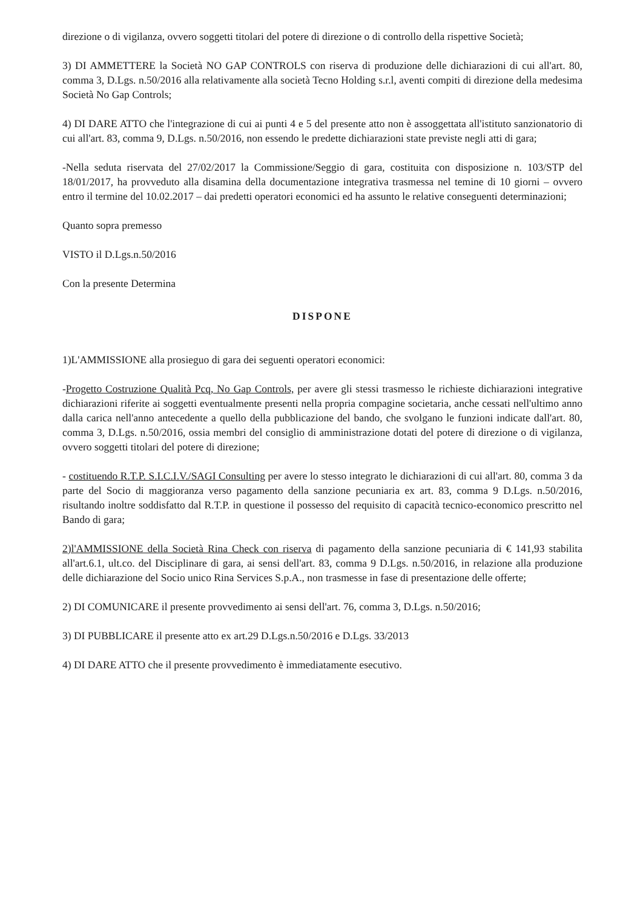direzione o di vigilanza, ovvero soggetti titolari del potere di direzione o di controllo della rispettive Società;
3) DI AMMETTERE la Società NO GAP CONTROLS con riserva di produzione delle dichiarazioni di cui all'art. 80, comma 3, D.Lgs. n.50/2016 alla relativamente alla società Tecno Holding s.r.l, aventi compiti di direzione della medesima Società No Gap Controls;
4) DI DARE ATTO che l'integrazione di cui ai punti 4 e 5 del presente atto non è assoggettata all'istituto sanzionatorio di cui all'art. 83, comma 9, D.Lgs. n.50/2016, non essendo le predette dichiarazioni state previste negli atti di gara;
-Nella seduta riservata del 27/02/2017 la Commissione/Seggio di gara, costituita con disposizione n. 103/STP del 18/01/2017, ha provveduto alla disamina della documentazione integrativa trasmessa nel temine di 10 giorni – ovvero entro il termine del 10.02.2017 – dai predetti operatori economici ed ha assunto le relative conseguenti determinazioni;
Quanto sopra premesso
VISTO il D.Lgs.n.50/2016
Con la presente Determina
DISPONE
1)L'AMMISSIONE alla prosieguo di gara dei seguenti operatori economici:
-Progetto Costruzione Qualità Pcq, No Gap Controls, per avere gli stessi trasmesso le richieste dichiarazioni integrative dichiarazioni riferite ai soggetti eventualmente presenti nella propria compagine societaria, anche cessati nell'ultimo anno dalla carica nell'anno antecedente a quello della pubblicazione del bando, che svolgano le funzioni indicate dall'art. 80, comma 3, D.Lgs. n.50/2016, ossia membri del consiglio di amministrazione dotati del potere di direzione o di vigilanza, ovvero soggetti titolari del potere di direzione;
- costituendo R.T.P. S.I.C.I.V./SAGI Consulting per avere lo stesso integrato le dichiarazioni di cui all'art. 80, comma 3 da parte del Socio di maggioranza verso pagamento della sanzione pecuniaria ex art. 83, comma 9 D.Lgs. n.50/2016, risultando inoltre soddisfatto dal R.T.P. in questione il possesso del requisito di capacità tecnico-economico prescritto nel Bando di gara;
2)l'AMMISSIONE della Società Rina Check con riserva di pagamento della sanzione pecuniaria di € 141,93 stabilita all'art.6.1, ult.co. del Disciplinare di gara, ai sensi dell'art. 83, comma 9 D.Lgs. n.50/2016, in relazione alla produzione delle dichiarazione del Socio unico Rina Services S.p.A., non trasmesse in fase di presentazione delle offerte;
2) DI COMUNICARE il presente provvedimento ai sensi dell'art. 76, comma 3, D.Lgs. n.50/2016;
3) DI PUBBLICARE il presente atto ex art.29 D.Lgs.n.50/2016 e D.Lgs. 33/2013
4) DI DARE ATTO che il presente provvedimento è immediatamente esecutivo.